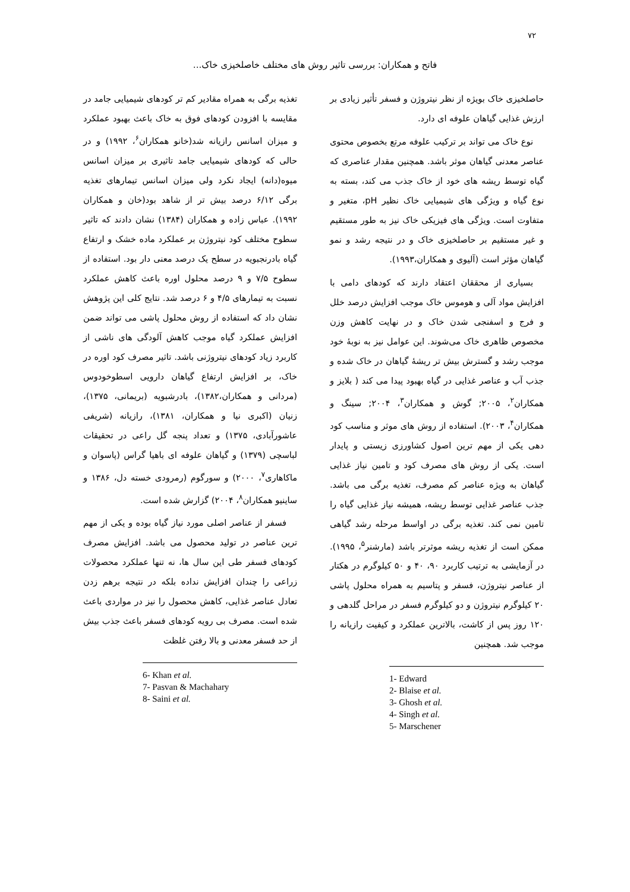۷۲
فاتح و همکاران: بررسی تاثیر روش های مختلف خاصلخیزی خاک...
حاصلخیزی خاک بویژه از نظر نیتروژن و فسفر تأثیر زیادی بر ارزش غذایی گیاهان علوفه ای دارد.
نوع خاک می تواند بر ترکیب علوفه مرتع بخصوص محتوی عناصر معدنی گیاهان موثر باشد. همچنین مقدار عناصری که گیاه توسط ریشه های خود از خاک جذب می کند، بسته به نوع گیاه و ویژگی های شیمیایی خاک نظیر pH، متغیر و متفاوت است. ویژگی های فیزیکی خاک نیز به طور مستقیم و غیر مستقیم بر حاصلخیزی خاک و در نتیجه رشد و نمو گیاهان مؤثر است (آلیوی و همکاران،۱۹۹۳).
بسیاری از محققان اعتقاد دارند که کودهای دامی با افزایش مواد آلی و هوموس خاک موجب افزایش درصد خلل و فرج و اسفنجی شدن خاک و در نهایت کاهش وزن مخصوص ظاهری خاک می‌شوند. این عوامل نیز به نوبهٔ خود موجب رشد و گسترش بیش تر ریشهٔ گیاهان در خاک شده و جذب آب و عناصر غذایی در گیاه بهبود پیدا می کند ( بلایز و همکاران<sup>۲</sup>، ۲۰۰۵; گوش و همکاران<sup>۳</sup>، ۲۰۰۴; سینگ و همکاران<sup>۴</sup>، ۲۰۰۳). استفاده از روش های موثر و مناسب کود دهی یکی از مهم ترین اصول کشاورزی زیستی و پایدار است. یکی از روش های مصرف کود و تامین نیاز غذایی گیاهان به ویژه عناصر کم مصرف، تغذیه برگی می باشد. جذب عناصر غذایی توسط ریشه، همیشه نیاز غذایی گیاه را تامین نمی کند. تغذیه برگی در اواسط مرحله رشد گیاهی ممکن است از تغذیه ریشه موثرتر باشد (مارشنر<sup>۵</sup>، ۱۹۹۵). در آزمایشی به ترتیب کاربرد ۹۰، ۴۰ و ۵۰ کیلوگرم در هکتار از عناصر نیتروژن، فسفر و پتاسیم به همراه محلول پاشی ۲۰ کیلوگرم نیتروژن و دو کیلوگرم فسفر در مراحل گلدهی و ۱۲۰ روز پس از کاشت، بالاترین عملکرد و کیفیت رازیانه را موجب شد. همچنین
1- Edward
2- Blaise et al.
3- Ghosh et al.
4- Singh et al.
5- Marschener
تغذیه برگی به همراه مقادیر کم تر کودهای شیمیایی جامد در مقایسه با افزودن کودهای فوق به خاک باعث بهبود عملکرد و میزان اسانس رازیانه شد(خانو همکاران<sup>۶</sup>، ۱۹۹۲) و در حالی که کودهای شیمیایی جامد تاثیری بر میزان اسانس میوه(دانه) ایجاد نکرد ولی میزان اسانس تیمارهای تغذیه برگی ۶/۱۲ درصد بیش تر از شاهد بود(خان و همکاران ۱۹۹۲). عباس زاده و همکاران (۱۳۸۴) نشان دادند که تاثیر سطوح مختلف کود نیتروژن بر عملکرد ماده خشک و ارتفاع گیاه بادرنجبویه در سطح یک درصد معنی دار بود. استفاده از سطوح ۷/۵ و ۹ درصد محلول اوره باعث کاهش عملکرد نسبت به تیمارهای ۴/۵ و ۶ درصد شد. نتایج کلی این پژوهش نشان داد که استفاده از روش محلول پاشی می تواند ضمن افزایش عملکرد گیاه موجب کاهش آلودگی های ناشی از کاربرد زیاد کودهای نیتروژنی باشد. تاثیر مصرف کود اوره در خاک، بر افزایش ارتفاع گیاهان دارویی اسطوخودوس (مردانی و همکاران،۱۳۸۲)، بادرشبویه (بریمانی، ۱۳۷۵)، زنیان (اکبری نیا و همکاران، ۱۳۸۱)، رازیانه (شریفی عاشورآبادی، ۱۳۷۵) و تعداد پنجه گل راعی در تحقیقات لباسچی (۱۳۷۹) و گیاهان علوفه ای باهیا گراس (پاسوان و ماکاهاری<sup>۷</sup>، ۲۰۰۰) و سورگوم (رمرودی خسته دل، ۱۳۸۶ و ساینیو همکاران<sup>۸</sup>، ۲۰۰۴) گزارش شده است.
فسفر از عناصر اصلی مورد نیاز گیاه بوده و یکی از مهم ترین عناصر در تولید محصول می باشد. افزایش مصرف کودهای فسفر طی این سال ها، نه تنها عملکرد محصولات زراعی را چندان افزایش نداده بلکه در نتیجه برهم زدن تعادل عناصر غذایی، کاهش محصول را نیز در مواردی باعث شده است. مصرف بی رویه کودهای فسفر باعث جذب بیش از حد فسفر معدنی و بالا رفتن غلظت
6- Khan et al.
7- Pasvan & Machahary
8- Saini et al.